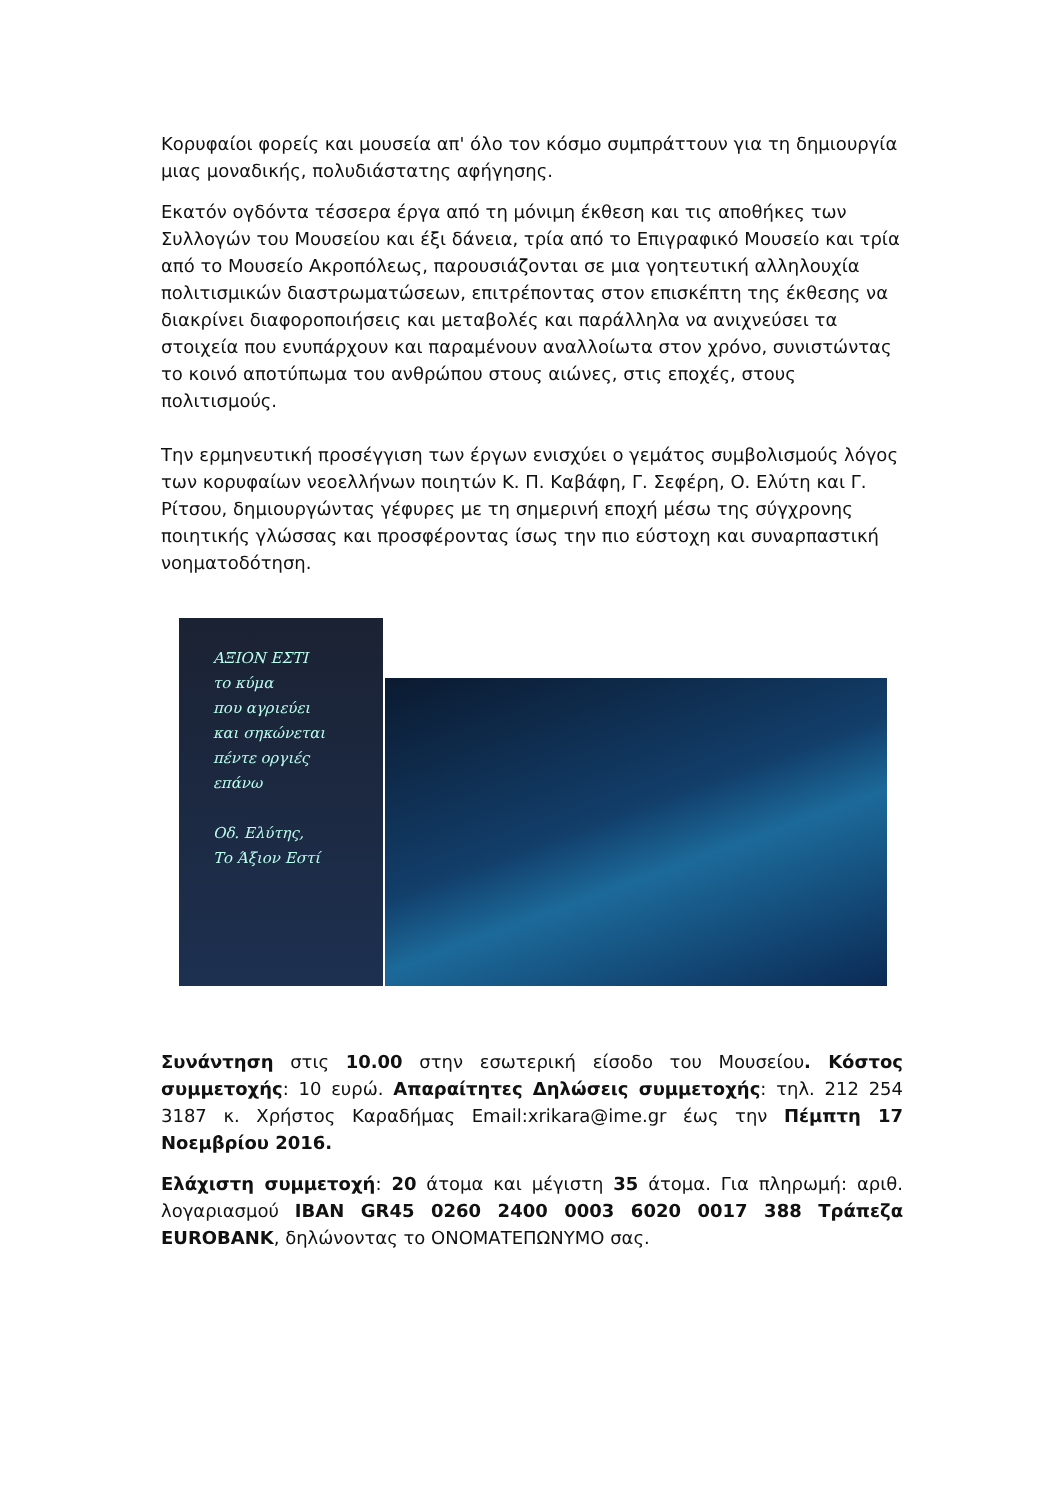Κορυφαίοι φορείς και μουσεία απ' όλο τον κόσμο συμπράττουν για τη δημιουργία μιας μοναδικής, πολυδιάστατης αφήγησης.
Εκατόν ογδόντα τέσσερα έργα από τη μόνιμη έκθεση και τις αποθήκες των Συλλογών του Μουσείου και έξι δάνεια, τρία από το Επιγραφικό Μουσείο και τρία από το Μουσείο Ακροπόλεως, παρουσιάζονται σε μια γοητευτική αλληλουχία πολιτισμικών διαστρωματώσεων, επιτρέποντας στον επισκέπτη της έκθεσης να διακρίνει διαφοροποιήσεις και μεταβολές και παράλληλα να ανιχνεύσει τα στοιχεία που ενυπάρχουν και παραμένουν αναλλοίωτα στον χρόνο, συνιστώντας το κοινό αποτύπωμα του ανθρώπου στους αιώνες, στις εποχές, στους πολιτισμούς.
Την ερμηνευτική προσέγγιση των έργων ενισχύει ο γεμάτος συμβολισμούς λόγος των κορυφαίων νεοελλήνων ποιητών Κ. Π. Καβάφη, Γ. Σεφέρη, Ο. Ελύτη και Γ. Ρίτσου, δημιουργώντας γέφυρες με τη σημερινή εποχή μέσω της σύγχρονης ποιητικής γλώσσας και προσφέροντας ίσως την πιο εύστοχη και συναρπαστική νοηματοδότηση.
ΑΞΙΟΝ ΕΣΤΙ
το κύμα
που αγριεύει
και σηκώνεται
πέντε οργιές
επάνω
Οδ. Ελύτης,
Το Άξιον Εστί
Συνάντηση στις 10.00 στην εσωτερική είσοδο του Μουσείου. Κόστος συμμετοχής: 10 ευρώ. Απαραίτητες Δηλώσεις συμμετοχής: τηλ. 212 254 3187 κ. Χρήστος Καραδήμας Email:xrikara@ime.gr έως την Πέμπτη 17 Νοεμβρίου 2016.
Ελάχιστη συμμετοχή: 20 άτομα και μέγιστη 35 άτομα. Για πληρωμή: αριθ. λογαριασμού IBAN GR45 0260 2400 0003 6020 0017 388 Τράπεζα EUROBANK, δηλώνοντας το ΟΝΟΜΑΤΕΠΩΝΥΜΟ σας.